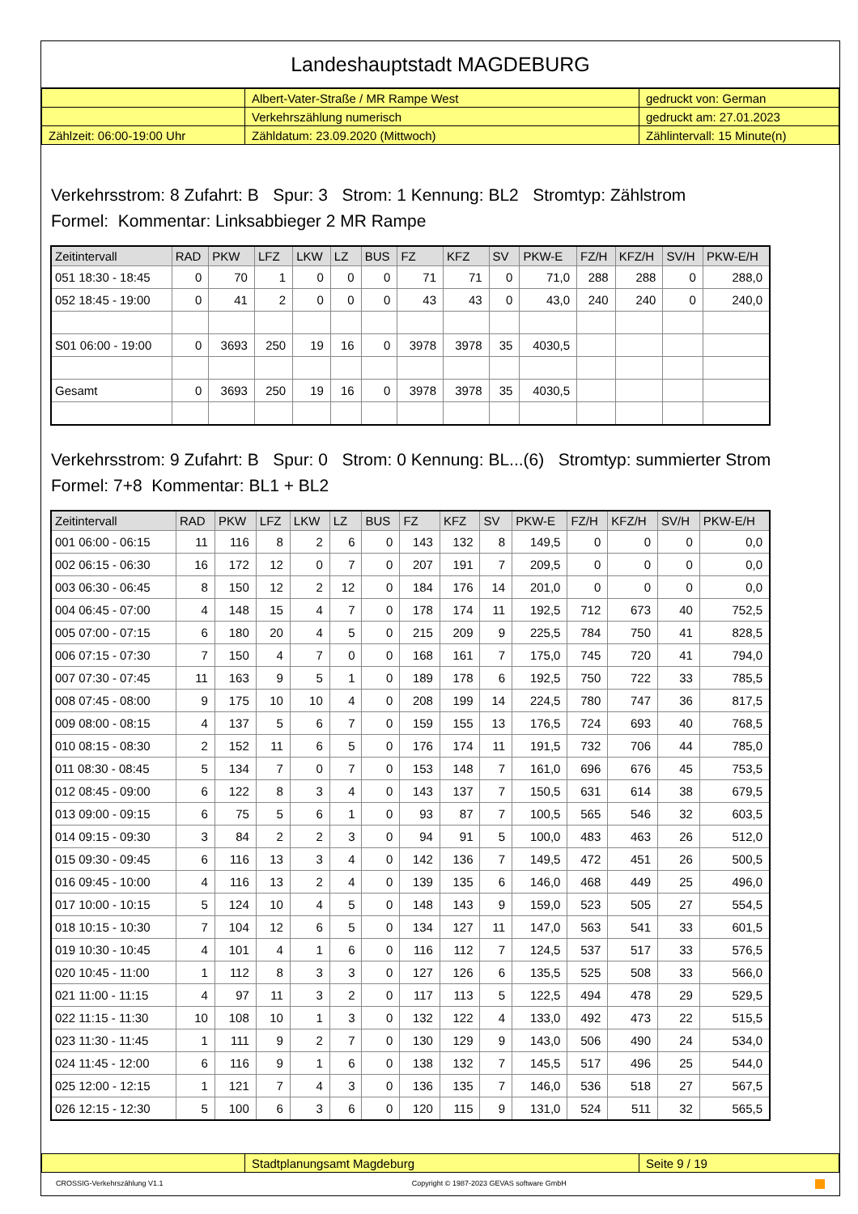Landeshauptstadt MAGDEBURG
| | Albert-Vater-Straße / MR Rampe West | gedruckt von: German |
| | Verkehrszählung numerisch | gedruckt am: 27.01.2023 |
| Zählzeit: 06:00-19:00 Uhr | Zähldatum: 23.09.2020 (Mittwoch) | Zählintervall: 15 Minute(n) |
Verkehrsstrom: 8 Zufahrt: B Spur: 3 Strom: 1 Kennung: BL2 Stromtyp: Zählstrom
Formel: Kommentar: Linksabbieger 2 MR Rampe
| Zeitintervall | RAD | PKW | LFZ | LKW | LZ | BUS | FZ | KFZ | SV | PKW-E | FZ/H | KFZ/H | SV/H | PKW-E/H |
| --- | --- | --- | --- | --- | --- | --- | --- | --- | --- | --- | --- | --- | --- | --- |
| 051 18:30 - 18:45 | 0 | 70 | 1 | 0 | 0 | 0 | 71 | 71 | 0 | 71,0 | 288 | 288 | 0 | 288,0 |
| 052 18:45 - 19:00 | 0 | 41 | 2 | 0 | 0 | 0 | 43 | 43 | 0 | 43,0 | 240 | 240 | 0 | 240,0 |
| S01 06:00 - 19:00 | 0 | 3693 | 250 | 19 | 16 | 0 | 3978 | 3978 | 35 | 4030,5 | | | | |
| Gesamt | 0 | 3693 | 250 | 19 | 16 | 0 | 3978 | 3978 | 35 | 4030,5 | | | | |
Verkehrsstrom: 9 Zufahrt: B Spur: 0 Strom: 0 Kennung: BL...(6) Stromtyp: summierter Strom
Formel: 7+8 Kommentar: BL1 + BL2
| Zeitintervall | RAD | PKW | LFZ | LKW | LZ | BUS | FZ | KFZ | SV | PKW-E | FZ/H | KFZ/H | SV/H | PKW-E/H |
| --- | --- | --- | --- | --- | --- | --- | --- | --- | --- | --- | --- | --- | --- | --- |
| 001 06:00 - 06:15 | 11 | 116 | 8 | 2 | 6 | 0 | 143 | 132 | 8 | 149,5 | 0 | 0 | 0 | 0,0 |
| 002 06:15 - 06:30 | 16 | 172 | 12 | 0 | 7 | 0 | 207 | 191 | 7 | 209,5 | 0 | 0 | 0 | 0,0 |
| 003 06:30 - 06:45 | 8 | 150 | 12 | 2 | 12 | 0 | 184 | 176 | 14 | 201,0 | 0 | 0 | 0 | 0,0 |
| 004 06:45 - 07:00 | 4 | 148 | 15 | 4 | 7 | 0 | 178 | 174 | 11 | 192,5 | 712 | 673 | 40 | 752,5 |
| 005 07:00 - 07:15 | 6 | 180 | 20 | 4 | 5 | 0 | 215 | 209 | 9 | 225,5 | 784 | 750 | 41 | 828,5 |
| 006 07:15 - 07:30 | 7 | 150 | 4 | 7 | 0 | 0 | 168 | 161 | 7 | 175,0 | 745 | 720 | 41 | 794,0 |
| 007 07:30 - 07:45 | 11 | 163 | 9 | 5 | 1 | 0 | 189 | 178 | 6 | 192,5 | 750 | 722 | 33 | 785,5 |
| 008 07:45 - 08:00 | 9 | 175 | 10 | 10 | 4 | 0 | 208 | 199 | 14 | 224,5 | 780 | 747 | 36 | 817,5 |
| 009 08:00 - 08:15 | 4 | 137 | 5 | 6 | 7 | 0 | 159 | 155 | 13 | 176,5 | 724 | 693 | 40 | 768,5 |
| 010 08:15 - 08:30 | 2 | 152 | 11 | 6 | 5 | 0 | 176 | 174 | 11 | 191,5 | 732 | 706 | 44 | 785,0 |
| 011 08:30 - 08:45 | 5 | 134 | 7 | 0 | 7 | 0 | 153 | 148 | 7 | 161,0 | 696 | 676 | 45 | 753,5 |
| 012 08:45 - 09:00 | 6 | 122 | 8 | 3 | 4 | 0 | 143 | 137 | 7 | 150,5 | 631 | 614 | 38 | 679,5 |
| 013 09:00 - 09:15 | 6 | 75 | 5 | 6 | 1 | 0 | 93 | 87 | 7 | 100,5 | 565 | 546 | 32 | 603,5 |
| 014 09:15 - 09:30 | 3 | 84 | 2 | 2 | 3 | 0 | 94 | 91 | 5 | 100,0 | 483 | 463 | 26 | 512,0 |
| 015 09:30 - 09:45 | 6 | 116 | 13 | 3 | 4 | 0 | 142 | 136 | 7 | 149,5 | 472 | 451 | 26 | 500,5 |
| 016 09:45 - 10:00 | 4 | 116 | 13 | 2 | 4 | 0 | 139 | 135 | 6 | 146,0 | 468 | 449 | 25 | 496,0 |
| 017 10:00 - 10:15 | 5 | 124 | 10 | 4 | 5 | 0 | 148 | 143 | 9 | 159,0 | 523 | 505 | 27 | 554,5 |
| 018 10:15 - 10:30 | 7 | 104 | 12 | 6 | 5 | 0 | 134 | 127 | 11 | 147,0 | 563 | 541 | 33 | 601,5 |
| 019 10:30 - 10:45 | 4 | 101 | 4 | 1 | 6 | 0 | 116 | 112 | 7 | 124,5 | 537 | 517 | 33 | 576,5 |
| 020 10:45 - 11:00 | 1 | 112 | 8 | 3 | 3 | 0 | 127 | 126 | 6 | 135,5 | 525 | 508 | 33 | 566,0 |
| 021 11:00 - 11:15 | 4 | 97 | 11 | 3 | 2 | 0 | 117 | 113 | 5 | 122,5 | 494 | 478 | 29 | 529,5 |
| 022 11:15 - 11:30 | 10 | 108 | 10 | 1 | 3 | 0 | 132 | 122 | 4 | 133,0 | 492 | 473 | 22 | 515,5 |
| 023 11:30 - 11:45 | 1 | 111 | 9 | 2 | 7 | 0 | 130 | 129 | 9 | 143,0 | 506 | 490 | 24 | 534,0 |
| 024 11:45 - 12:00 | 6 | 116 | 9 | 1 | 6 | 0 | 138 | 132 | 7 | 145,5 | 517 | 496 | 25 | 544,0 |
| 025 12:00 - 12:15 | 1 | 121 | 7 | 4 | 3 | 0 | 136 | 135 | 7 | 146,0 | 536 | 518 | 27 | 567,5 |
| 026 12:15 - 12:30 | 5 | 100 | 6 | 3 | 6 | 0 | 120 | 115 | 9 | 131,0 | 524 | 511 | 32 | 565,5 |
| | Stadtplanungsamt Magdeburg | Seite 9 / 19 |
CROSSIG-Verkehrszählung V1.1 Copyright © 1987-2023 GEVAS software GmbH